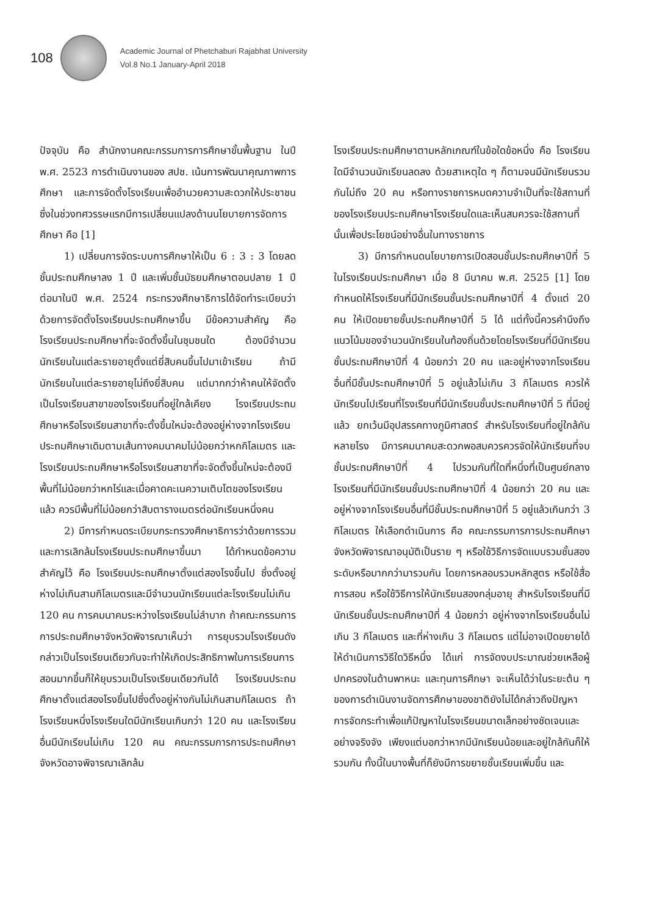108
Academic Journal of Phetchaburi Rajabhat University
Vol.8 No.1 January-April 2018
ปัจจุบัน คือ สำนักงานคณะกรรมการการศึกษาขั้นพื้นฐาน ในปี พ.ศ. 2523 การดำเนินงานของ สปช. เน้นการพัฒนาคุณภาพการศึกษา และการจัดตั้งโรงเรียนเพื่ออำนวยความสะดวกให้ประชาชน ซึ่งในช่วงทศวรรษแรกมีการเปลี่ยนแปลงด้านนโยบายการจัดการศึกษา คือ [1]
1) เปลี่ยนการจัดระบบการศึกษาให้เป็น 6 : 3 : 3 โดยลดชั้นประถมศึกษาลง 1 ปี และเพิ่มชั้นมัธยมศึกษาตอนปลาย 1 ปี ต่อมาในปี พ.ศ. 2524 กระทรวงศึกษาธิการได้จัดทำระเบียบว่าด้วยการจัดตั้งโรงเรียนประถมศึกษาขึ้น มีข้อความสำคัญ คือ โรงเรียนประถมศึกษาที่จะจัดตั้งขึ้นในชุมชนใด ต้องมีจำนวนนักเรียนในแต่ละรายอายุตั้งแต่ยี่สิบคนขึ้นไปมาเข้าเรียน ถ้ามีนักเรียนในแต่ละรายอายุไม่ถึงยี่สิบคน แต่มากกว่าห้าคนให้จัดตั้งเป็นโรงเรียนสาขาของโรงเรียนที่อยู่ใกล้เคียง โรงเรียนประถมศึกษาหรือโรงเรียนสาขาที่จะตั้งขึ้นใหม่จะต้องอยู่ห่างจากโรงเรียนประถมศึกษาเดิมตามเส้นทางคมนาคมไม่น้อยกว่าหกกิโลเมตร และโรงเรียนประถมศึกษาหรือโรงเรียนสาขาที่จะจัดตั้งขึ้นใหม่จะต้องมีพื้นที่ไม่น้อยกว่าหกไร่และเมื่อคาดคะเนความเติบโตของโรงเรียนแล้ว ควรมีพื้นที่ไม่น้อยกว่าสิบตารางเมตรต่อนักเรียนหนึ่งคน
2) มีการกำหนดระเบียบกระทรวงศึกษาธิการว่าด้วยการรวมและการเลิกล้มโรงเรียนประถมศึกษาขึ้นมา ได้กำหนดข้อความสำคัญไว้ คือ โรงเรียนประถมศึกษาตั้งแต่สองโรงขึ้นไป ซึ่งตั้งอยู่ห่างไม่เกินสามกิโลเมตรและมีจำนวนนักเรียนแต่ละโรงเรียนไม่เกิน 120 คน การคมนาคมระหว่างโรงเรียนไม่ลำบาก ถ้าคณะกรรมการการประถมศึกษาจังหวัดพิจารณาเห็นว่า การยุบรวมโรงเรียนดังกล่าวเป็นโรงเรียนเดียวกันจะทำให้เกิดประสิทธิภาพในการเรียนการสอนมากขึ้นก็ให้ยุบรวมเป็นโรงเรียนเดียวกันได้ โรงเรียนประถมศึกษาตั้งแต่สองโรงขึ้นไปซึ่งตั้งอยู่ห่างกันไม่เกินสามกิโลเมตร ถ้าโรงเรียนหนึ่งโรงเรียนใดมีนักเรียนเกินกว่า 120 คน และโรงเรียนอื่นมีนักเรียนไม่เกิน 120 คน คณะกรรมการการประถมศึกษาจังหวัดอาจพิจารณาเลิกล้ม
โรงเรียนประถมศึกษาตามหลักเกณฑ์ในข้อใดข้อหนึ่ง คือ โรงเรียนใดมีจำนวนนักเรียนลดลง ด้วยสาเหตุใด ๆ ก็ตามจนมีนักเรียนรวมกันไม่ถึง 20 คน หรือทางราชการหมดความจำเป็นที่จะใช้สถานที่ของโรงเรียนประถมศึกษาโรงเรียนใดและเห็นสมควรจะใช้สถานที่นั้นเพื่อประโยชน์อย่างอื่นในทางราชการ
3) มีการกำหนดนโยบายการเปิดสอนชั้นประถมศึกษาปีที่ 5 ในโรงเรียนประถมศึกษา เมื่อ 8 มีนาคม พ.ศ. 2525 [1] โดยกำหนดให้โรงเรียนที่มีนักเรียนชั้นประถมศึกษาปีที่ 4 ตั้งแต่ 20 คน ให้เปิดขยายชั้นประถมศึกษาปีที่ 5 ได้ แต่ทั้งนี้ควรคำนึงถึงแนวโน้มของจำนวนนักเรียนในท้องถิ่นด้วยโดยโรงเรียนที่มีนักเรียนชั้นประถมศึกษาปีที่ 4 น้อยกว่า 20 คน และอยู่ห่างจากโรงเรียนอื่นที่มีชั้นประถมศึกษาปีที่ 5 อยู่แล้วไม่เกิน 3 กิโลเมตร ควรให้นักเรียนไปเรียนที่โรงเรียนที่มีนักเรียนชั้นประถมศึกษาปีที่ 5 ที่มีอยู่แล้ว ยกเว้นมีอุปสรรคทางภูมิศาสตร์ สำหรับโรงเรียนที่อยู่ใกล้กันหลายโรง มีการคมนาคมสะดวกพอสมควรควรจัดให้นักเรียนที่จบชั้นประถมศึกษาปีที่ 4 ไปรวมกันที่ใดที่หนึ่งที่เป็นศูนย์กลาง โรงเรียนที่มีนักเรียนชั้นประถมศึกษาปีที่ 4 น้อยกว่า 20 คน และอยู่ห่างจากโรงเรียนอื่นที่มีชั้นประถมศึกษาปีที่ 5 อยู่แล้วเกินกว่า 3 กิโลเมตร ให้เลือกดำเนินการ คือ คณะกรรมการการประถมศึกษาจังหวัดพิจารณาอนุมัติเป็นราย ๆ หรือใช้วิธีการจัดแบบรวมชั้นสองระดับหรือมากกว่ามารวมกัน โดยการหลอมรวมหลักสูตร หรือใช้สื่อการสอน หรือใช้วิธีการให้นักเรียนสองกลุ่มอายุ สำหรับโรงเรียนที่มีนักเรียนชั้นประถมศึกษาปีที่ 4 น้อยกว่า อยู่ห่างจากโรงเรียนอื่นไม่เกิน 3 กิโลเมตร และที่ห่างเกิน 3 กิโลเมตร แต่ไม่อาจเปิดขยายได้ให้ดำเนินการวิธีใดวิธีหนึ่ง ได้แก่ การจัดงบประมาณช่วยเหลือผู้ปกครองในด้านพาหนะ และทุนการศึกษา จะเห็นได้ว่าในระยะต้น ๆ ของการดำเนินงานจัดการศึกษาของชาติยังไม่ได้กล่าวถึงปัญหาการจัดกระทำเพื่อแก้ปัญหาในโรงเรียนขนาดเล็กอย่างชัดเจนและอย่างจริงจัง เพียงแต่บอกว่าหากมีนักเรียนน้อยและอยู่ใกล้กันก็ให้รวมกัน ทั้งนี้ในบางพื้นที่ก็ยังมีการขยายชั้นเรียนเพิ่มขึ้น และ